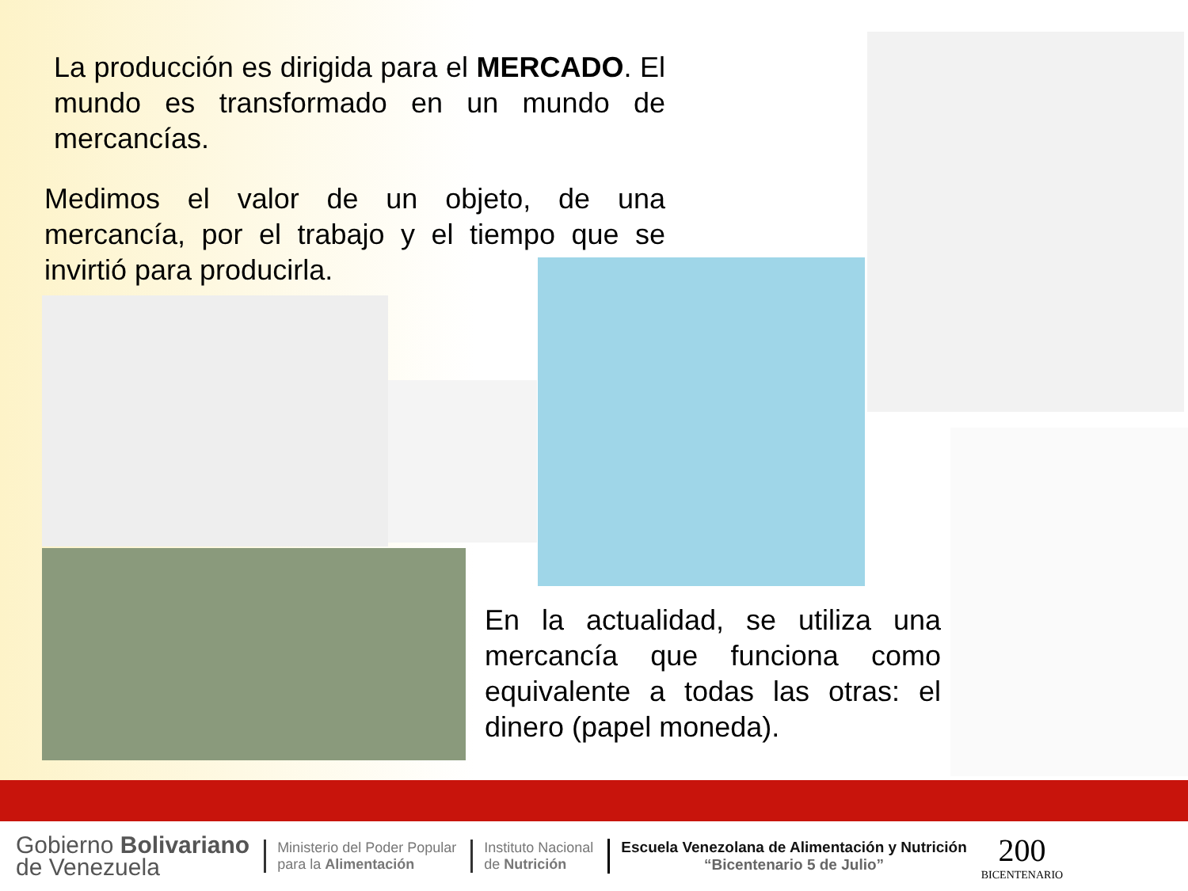La producción es dirigida para el MERCADO. El mundo es transformado en un mundo de mercancías.
Medimos el valor de un objeto, de una mercancía, por el trabajo y el tiempo que se invirtió para producirla.
En la actualidad, se utiliza una mercancía que funciona como equivalente a todas las otras: el dinero (papel moneda).
Gobierno Bolivariano
de Venezuela
Ministerio del Poder Popular
para la Alimentación
Instituto Nacional
de Nutrición
Escuela Venezolana de Alimentación y Nutrición
“Bicentenario 5 de Julio”
200
BICENTENARIO